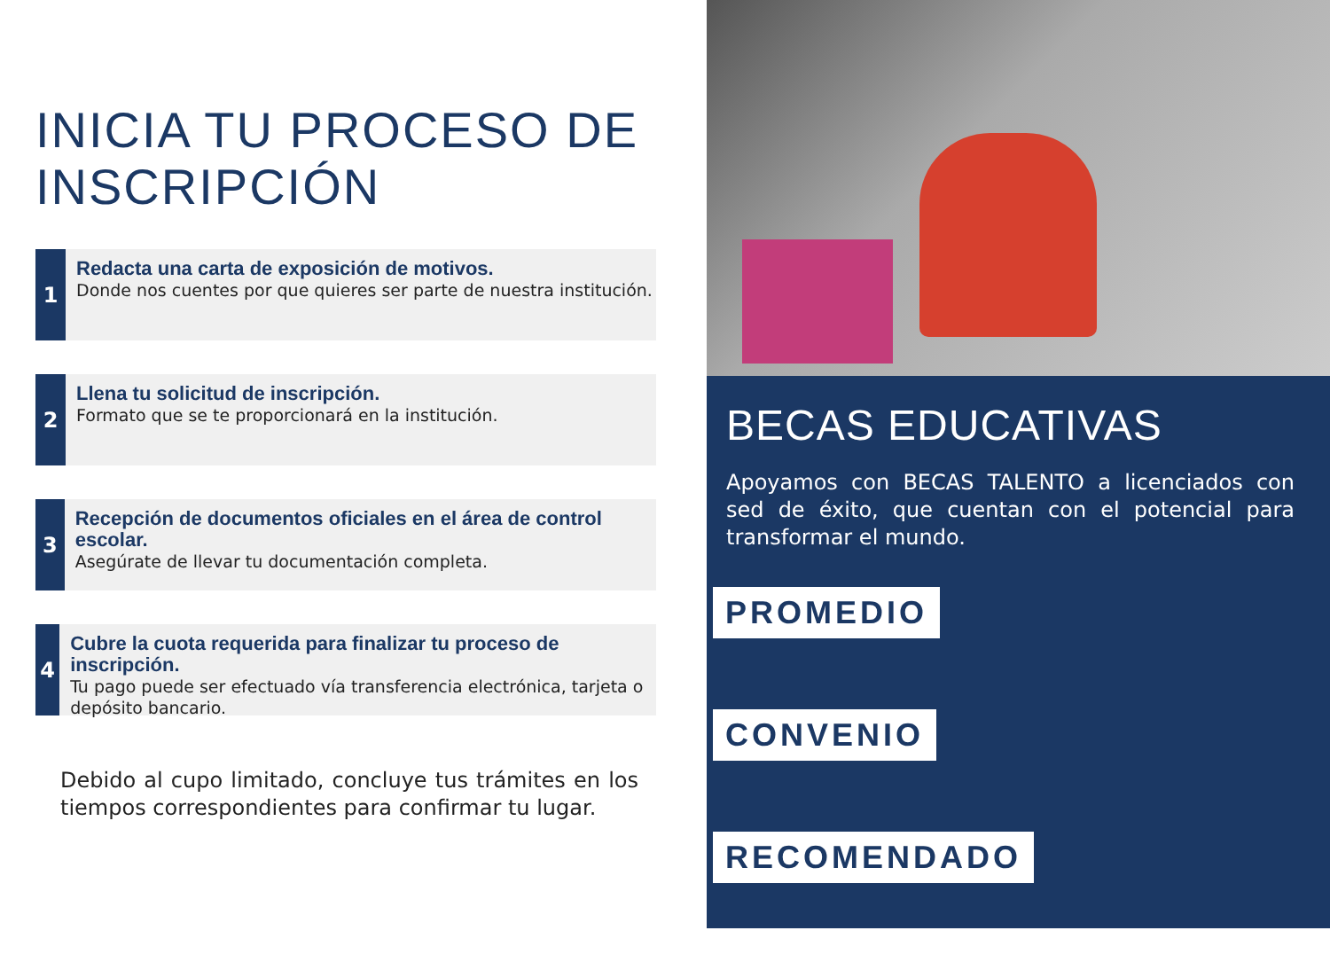INICIA TU PROCESO DE INSCRIPCIÓN
1
Redacta una carta de exposición de motivos.
Donde nos cuentes por que quieres ser parte de nuestra institución.
2
Llena tu solicitud de inscripción.
Formato que se te proporcionará en la institución.
3
Recepción de documentos oficiales en el área de control escolar.
Asegúrate de llevar tu documentación completa.
4
Cubre la cuota requerida para finalizar tu proceso de inscripción.
Tu pago puede ser efectuado vía transferencia electrónica, tarjeta o depósito bancario.
Debido al cupo limitado, concluye tus trámites en los tiempos correspondientes para confirmar tu lugar.
BECAS EDUCATIVAS
Apoyamos con BECAS TALENTO a licenciados con sed de éxito, que cuentan con el potencial para transformar el mundo.
PROMEDIO
CONVENIO
RECOMENDADO